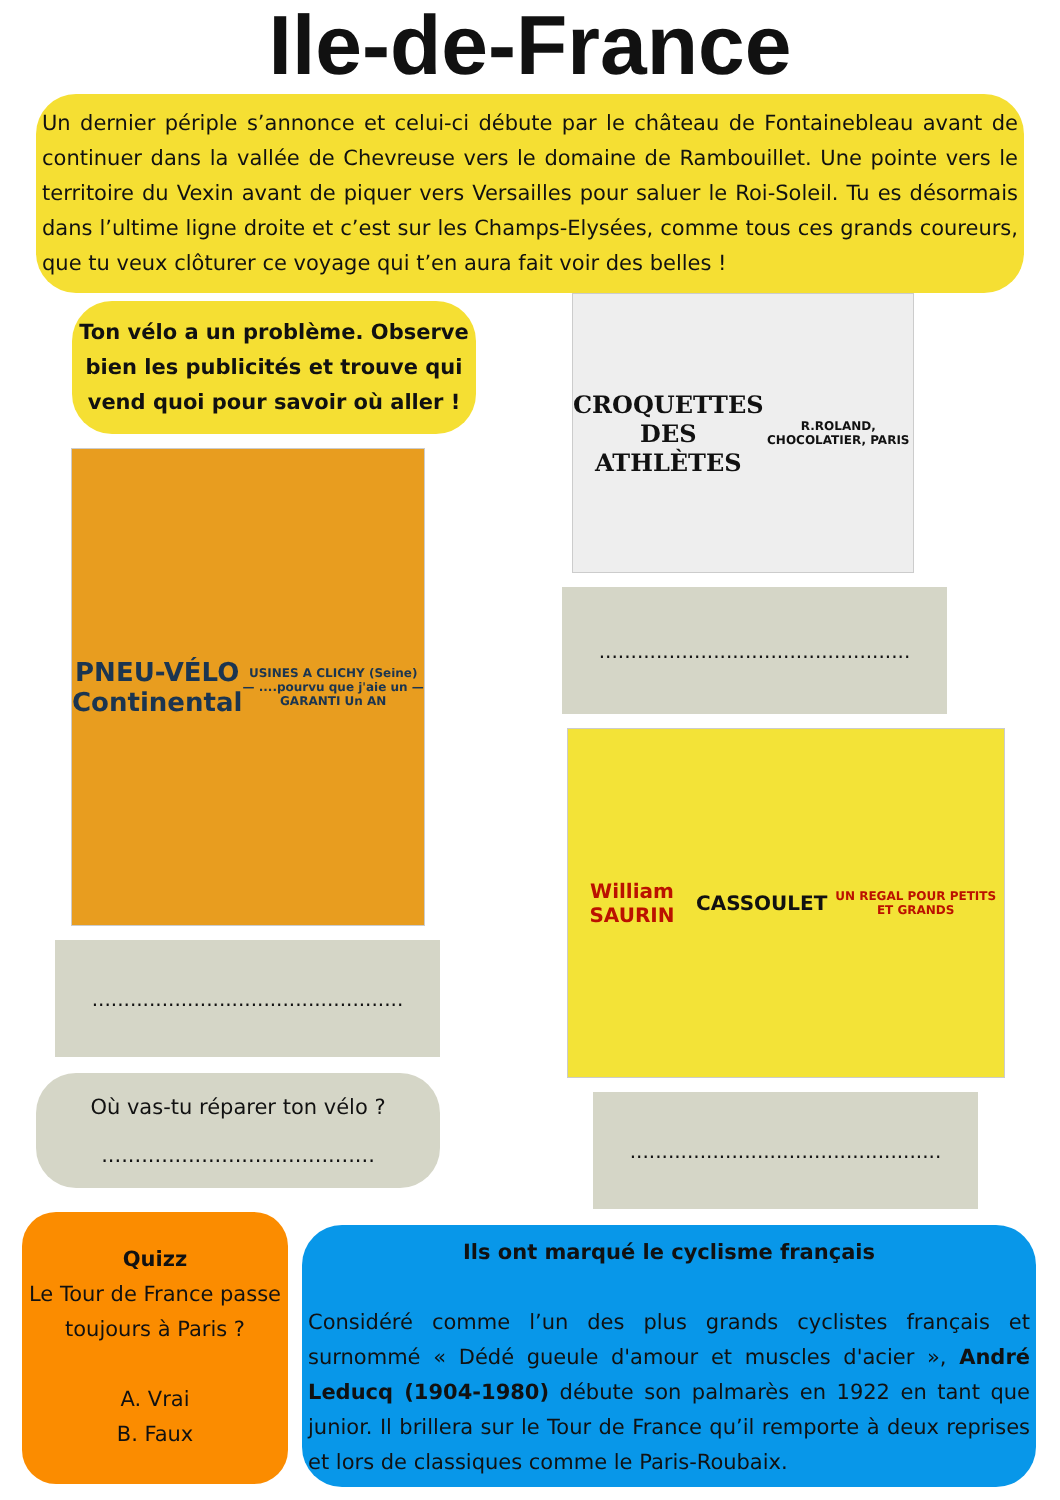Ile-de-France
Un dernier périple s’annonce et celui-ci débute par le château de Fontainebleau avant de continuer dans la vallée de Chevreuse vers le domaine de Rambouillet. Une pointe vers le territoire du Vexin avant de piquer vers Versailles pour saluer le Roi-Soleil. Tu es désormais dans l’ultime ligne droite et c’est sur les Champs-Elysées, comme tous ces grands coureurs, que tu veux clôturer ce voyage qui t’en aura fait voir des belles !
Ton vélo a un problème. Observe bien les publicités et trouve qui vend quoi pour savoir où aller !
PNEU-VÉLO
Continental
USINES A CLICHY (Seine) — ....pourvu que j'aie un — GARANTI Un AN
.................................................
Où vas-tu réparer ton vélo ?
.........................................
CROQUETTES DES
ATHLÈTES
R.ROLAND, CHOCOLATIER, PARIS
.................................................
William SAURIN
CASSOULET
UN REGAL POUR PETITS ET GRANDS
.................................................
Quizz
Le Tour de France passe toujours à Paris ?
A. Vrai
B. Faux
Ils ont marqué le cyclisme français
Considéré comme l’un des plus grands cyclistes français et surnommé « Dédé gueule d'amour et muscles d'acier », André Leducq (1904-1980) débute son palmarès en 1922 en tant que junior. Il brillera sur le Tour de France qu’il remporte à deux reprises et lors de classiques comme le Paris-Roubaix.